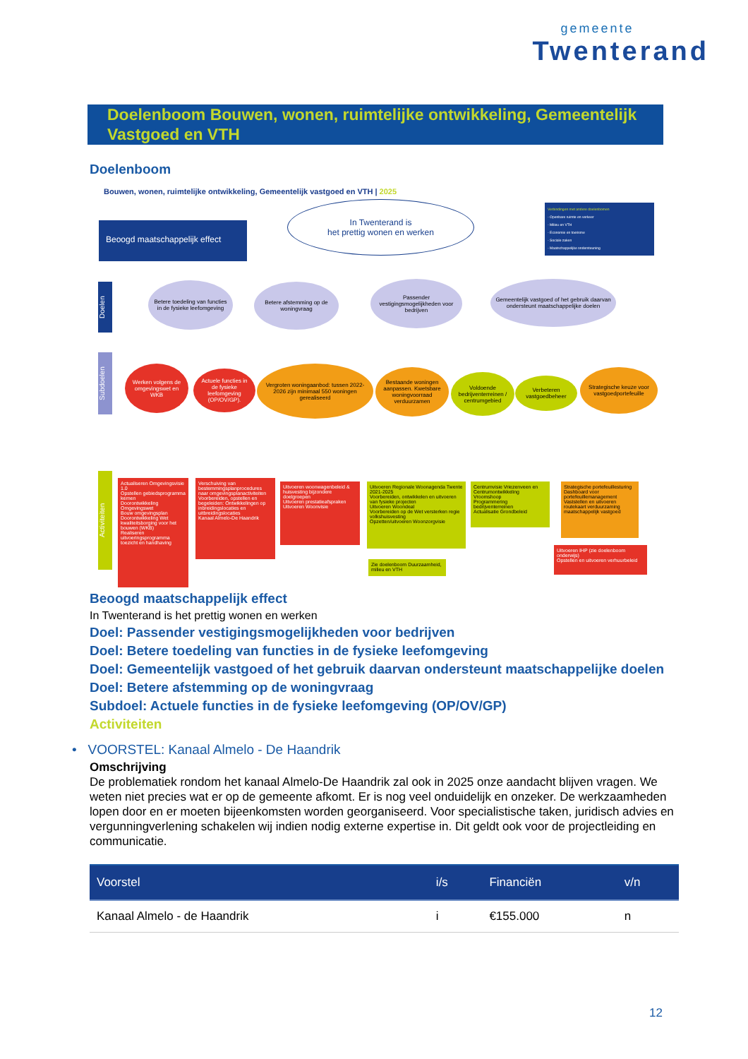gemeente
Twenterand
Doelenboom Bouwen, wonen, ruimtelijke ontwikkeling, Gemeentelijk Vastgoed en VTH
Doelenboom
Bouwen, wonen, ruimtelijke ontwikkeling, Gemeentelijk vastgoed en VTH | 2025
Beoogd maatschappelijk effect
In Twenterand is
het prettig wonen en werken
Verbindingen met andere doelenbomen
- Openbare ruimte en verkeer
- Milieu en VTH
- Economie en toerisme
- Sociale zaken
- Maatschappelijke ondersteuning
Doelen
Betere toedeling van functies in de fysieke leefomgeving
Betere afstemming op de woningvraag
Passender vestigingsmogelijkheden voor bedrijven
Gemeentelijk vastgoed of het gebruik daarvan ondersteunt maatschappelijke doelen
Subdoelen
Werken volgens de omgevingswet en WKB
Actuele functies in de fysieke leefomgeving (OP/OV/GP).
Vergroten woningaanbod: tussen 2022-2026 zijn minimaal 550 woningen gerealiseerd
Bestaande woningen aanpassen. Kwetsbare woningvoorraad verduurzamen
Voldoende bedrijventerreinen / centrumgebied
Verbeteren vastgoedbeheer
Strategische keuze voor vastgoedportefeuille
Activiteiten
Actualiseren Omgevingsvisie 1.0
Opstellen gebiedsprogramma kernen
Doorontwikkeling Omgevingswet
Bouw omgevingsplan
Doorontwikkeling Wet kwaliteitsborging voor het bouwen (WKB)
Realiseren uitvoeringsprogramma toezicht en handhaving
Verschuiving van bestemmingsplanprocedures naar omgevingsplanactiviteiten
Voorbereiden, opstellen en begeleiden: Ontwikkelingen op inbreidingslocaties en uitbreidingslocaties
Kanaal Almelo-De Haandrik
Uitvoeren woonwagenbeleid & huisvesting bijzondere doelgroepen
Uitvoeren prestatieafspraken
Uitvoeren Woonvisie
Uitvoeren Regionale Woonagenda Twente 2021-2025
Voorbereiden, ontwikkelen en uitvoeren van fysieke projecten
Uitvoeren Woondeal
Voorbereiden op de Wet versterken regie volkshuisvesting
Opzetten/uitvoeren Woonzorgvisie
Zie doelenboom Duurzaamheid, milieu en VTH
Centrumvisie Vriezenveen en Centrumontwikkeling Vroomshoop
Programmering bedrijventerreinen
Actualisatie Grondbeleid
Strategische portefeuillesturing
Dashboard voor portefeuillemanagement
Vaststellen en uitvoeren routekaart verduurzaming maatschappelijk vastgoed
Uitvoeren IHP (zie doelenboom onderwijs)
Opstellen en uitvoeren verhuurbeleid
Beoogd maatschappelijk effect
In Twenterand is het prettig wonen en werken
Doel: Passender vestigingsmogelijkheden voor bedrijven
Doel: Betere toedeling van functies in de fysieke leefomgeving
Doel: Gemeentelijk vastgoed of het gebruik daarvan ondersteunt maatschappelijke doelen
Doel: Betere afstemming op de woningvraag
Subdoel: Actuele functies in de fysieke leefomgeving (OP/OV/GP)
Activiteiten
• VOORSTEL: Kanaal Almelo - De Haandrik
Omschrijving
De problematiek rondom het kanaal Almelo-De Haandrik zal ook in 2025 onze aandacht blijven vragen. We weten niet precies wat er op de gemeente afkomt. Er is nog veel onduidelijk en onzeker. De werkzaamheden lopen door en er moeten bijeenkomsten worden georganiseerd. Voor specialistische taken, juridisch advies en vergunningverlening schakelen wij indien nodig externe expertise in. Dit geldt ook voor de projectleiding en communicatie.
| Voorstel | i/s | Financiën | v/n |
| --- | --- | --- | --- |
| Kanaal Almelo - de Haandrik | i | €155.000 | n |
12